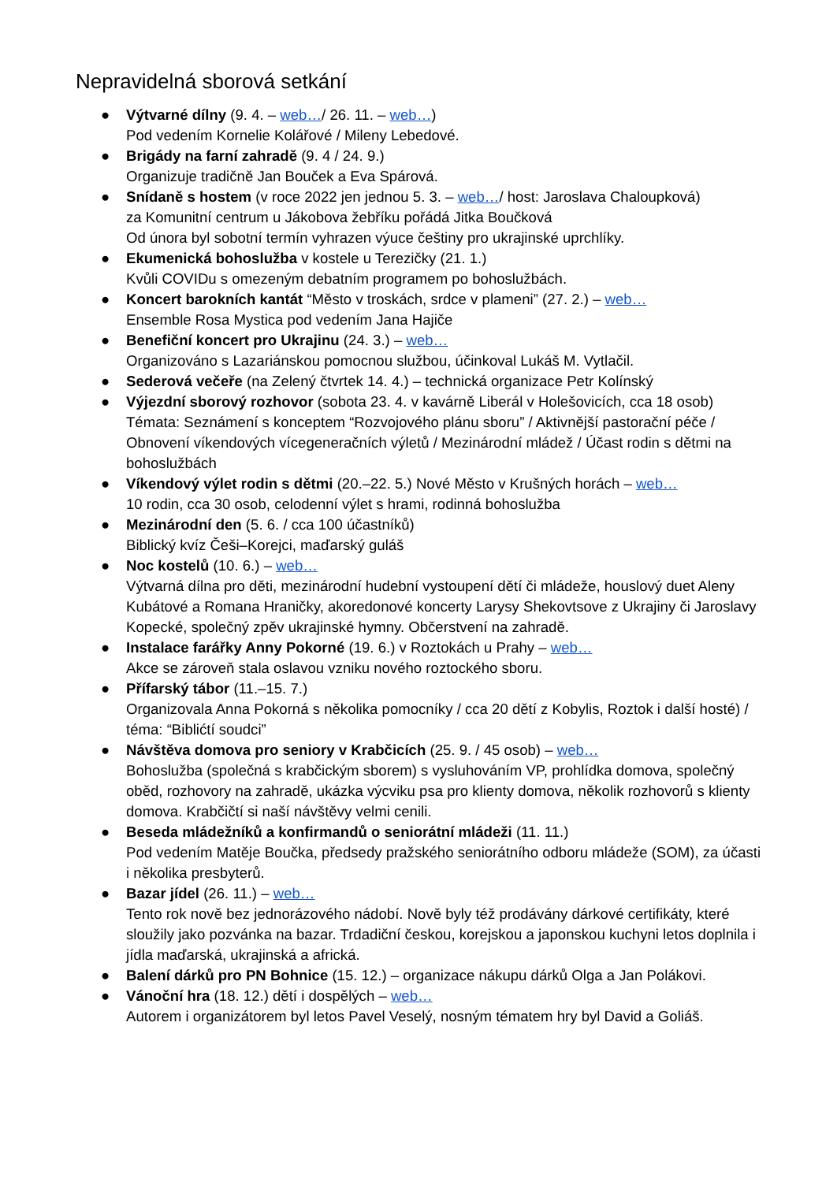Nepravidelná sborová setkání
● Výtvarné dílny (9. 4. – web…/ 26. 11. – web…)
Pod vedením Kornelie Kolářové / Mileny Lebedové.
● Brigády na farní zahradě (9. 4 / 24. 9.)
Organizuje tradičně Jan Bouček a Eva Spárová.
● Snídaně s hostem (v roce 2022 jen jednou 5. 3. – web…/ host: Jaroslava Chaloupková)
za Komunitní centrum u Jákobova žebříku pořádá Jitka Boučková
Od února byl sobotní termín vyhrazen výuce češtiny pro ukrajinské uprchlíky.
● Ekumenická bohoslužba v kostele u Terezičky (21. 1.)
Kvůli COVIDu s omezeným debatním programem po bohoslužbách.
● Koncert barokních kantát “Město v troskách, srdce v plameni” (27. 2.) – web…
Ensemble Rosa Mystica pod vedením Jana Hajiče
● Benefiční koncert pro Ukrajinu (24. 3.) – web…
Organizováno s Lazariánskou pomocnou službou, účinkoval Lukáš M. Vytlačil.
● Sederová večeře (na Zelený čtvrtek 14. 4.) – technická organizace Petr Kolínský
● Výjezdní sborový rozhovor (sobota 23. 4. v kavárně Liberál v Holešovicích, cca 18 osob)
Témata: Seznámení s konceptem “Rozvojového plánu sboru” / Aktivnější pastorační péče / Obnovení víkendových vícegeneračních výletů / Mezinárodní mládež / Účast rodin s dětmi na bohoslužbách
● Víkendový výlet rodin s dětmi (20.–22. 5.) Nové Město v Krušných horách – web…
10 rodin, cca 30 osob, celodenní výlet s hrami, rodinná bohoslužba
● Mezinárodní den (5. 6. / cca 100 účastníků)
Biblický kvíz Češi–Korejci, maďarský guláš
● Noc kostelů (10. 6.) – web…
Výtvarná dílna pro děti, mezinárodní hudební vystoupení dětí či mládeže, houslový duet Aleny Kubátové a Romana Hraničky, akoredonové koncerty Larysy Shekovtsove z Ukrajiny či Jaroslavy Kopecké, společný zpěv ukrajinské hymny. Občerstvení na zahradě.
● Instalace farářky Anny Pokorné (19. 6.) v Roztokách u Prahy – web…
Akce se zároveň stala oslavou vzniku nového roztockého sboru.
● Přífarský tábor (11.–15. 7.)
Organizovala Anna Pokorná s několika pomocníky / cca 20 dětí z Kobylis, Roztok i další hosté) / téma: “Biblićtí soudci”
● Návštěva domova pro seniory v Krabčicích (25. 9. / 45 osob) – web…
Bohoslužba (společná s krabčickým sborem) s vysluhováním VP, prohlídka domova, společný oběd, rozhovory na zahradě, ukázka výcviku psa pro klienty domova, několik rozhovorů s klienty domova. Krabčičtí si naší návštěvy velmi cenili.
● Beseda mládežníků a konfirmandů o seniorátní mládeži (11. 11.)
Pod vedením Matěje Boučka, předsedy pražského seniorátního odboru mládeže (SOM), za účasti i několika presbyterů.
● Bazar jídel (26. 11.) – web…
Tento rok nově bez jednorázového nádobí. Nově byly též prodávány dárkové certifikáty, které sloužily jako pozvánka na bazar. Trdadiční českou, korejskou a japonskou kuchyni letos doplnila i jídla maďarská, ukrajinská a africká.
● Balení dárků pro PN Bohnice (15. 12.) – organizace nákupu dárků Olga a Jan Polákovi.
● Vánoční hra (18. 12.) dětí i dospělých – web…
Autorem i organizátorem byl letos Pavel Veselý, nosným tématem hry byl David a Goliáš.